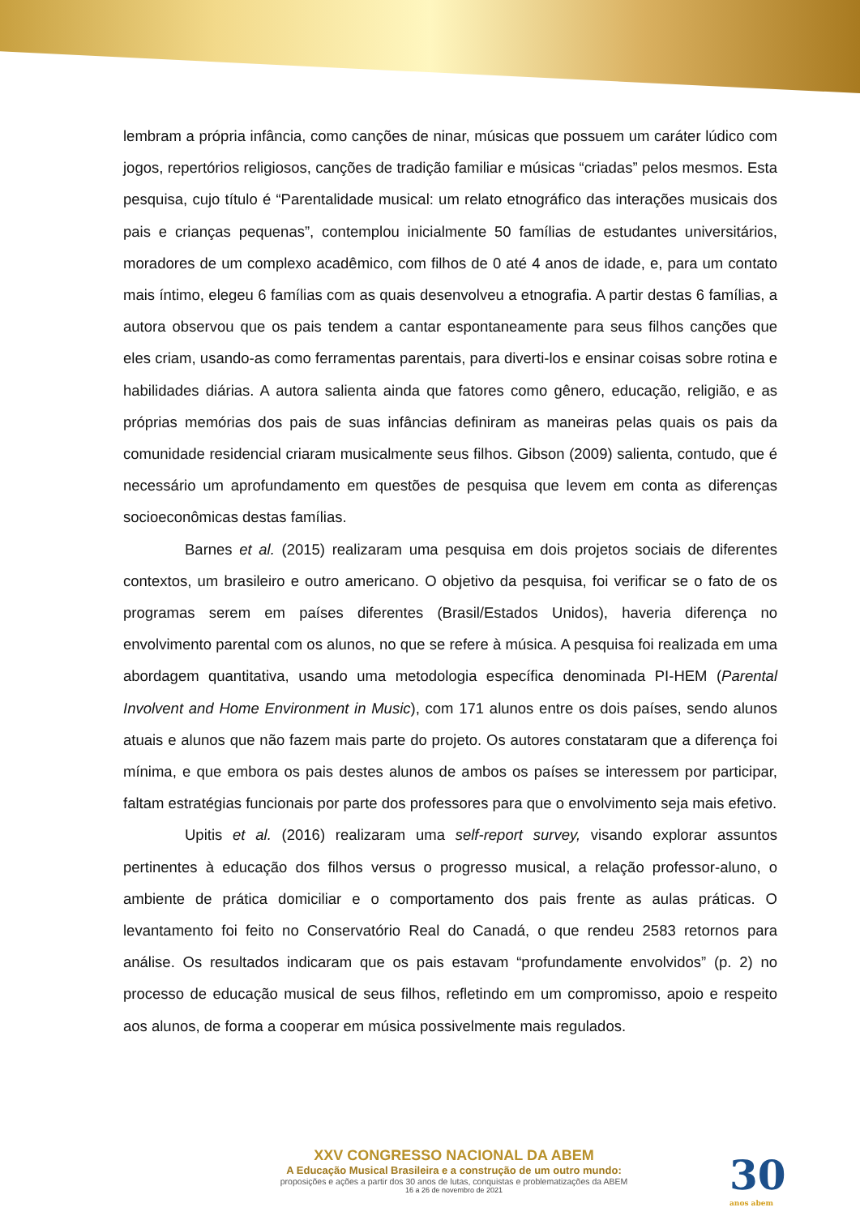lembram a própria infância, como canções de ninar, músicas que possuem um caráter lúdico com jogos, repertórios religiosos, canções de tradição familiar e músicas “criadas” pelos mesmos. Esta pesquisa, cujo título é “Parentalidade musical: um relato etnográfico das interações musicais dos pais e crianças pequenas”, contemplou inicialmente 50 famílias de estudantes universitários, moradores de um complexo acadêmico, com filhos de 0 até 4 anos de idade, e, para um contato mais íntimo, elegeu 6 famílias com as quais desenvolveu a etnografia. A partir destas 6 famílias, a autora observou que os pais tendem a cantar espontaneamente para seus filhos canções que eles criam, usando-as como ferramentas parentais, para diverti-los e ensinar coisas sobre rotina e habilidades diárias. A autora salienta ainda que fatores como gênero, educação, religião, e as próprias memórias dos pais de suas infâncias definiram as maneiras pelas quais os pais da comunidade residencial criaram musicalmente seus filhos. Gibson (2009) salienta, contudo, que é necessário um aprofundamento em questões de pesquisa que levem em conta as diferenças socioeconômicas destas famílias.
Barnes et al. (2015) realizaram uma pesquisa em dois projetos sociais de diferentes contextos, um brasileiro e outro americano. O objetivo da pesquisa, foi verificar se o fato de os programas serem em países diferentes (Brasil/Estados Unidos), haveria diferença no envolvimento parental com os alunos, no que se refere à música. A pesquisa foi realizada em uma abordagem quantitativa, usando uma metodologia específica denominada PI-HEM (Parental Involvent and Home Environment in Music), com 171 alunos entre os dois países, sendo alunos atuais e alunos que não fazem mais parte do projeto. Os autores constataram que a diferença foi mínima, e que embora os pais destes alunos de ambos os países se interessem por participar, faltam estratégias funcionais por parte dos professores para que o envolvimento seja mais efetivo.
Upitis et al. (2016) realizaram uma self-report survey, visando explorar assuntos pertinentes à educação dos filhos versus o progresso musical, a relação professor-aluno, o ambiente de prática domiciliar e o comportamento dos pais frente as aulas práticas. O levantamento foi feito no Conservatório Real do Canadá, o que rendeu 2583 retornos para análise. Os resultados indicaram que os pais estavam “profundamente envolvidos” (p. 2) no processo de educação musical de seus filhos, refletindo em um compromisso, apoio e respeito aos alunos, de forma a cooperar em música possivelmente mais regulados.
XXV CONGRESSO NACIONAL DA ABEM
A Educação Musical Brasileira e a construção de um outro mundo:
proposições e ações a partir dos 30 anos de lutas, conquistas e problematizações da ABEM
16 a 26 de novembro de 2021
30
anos abem